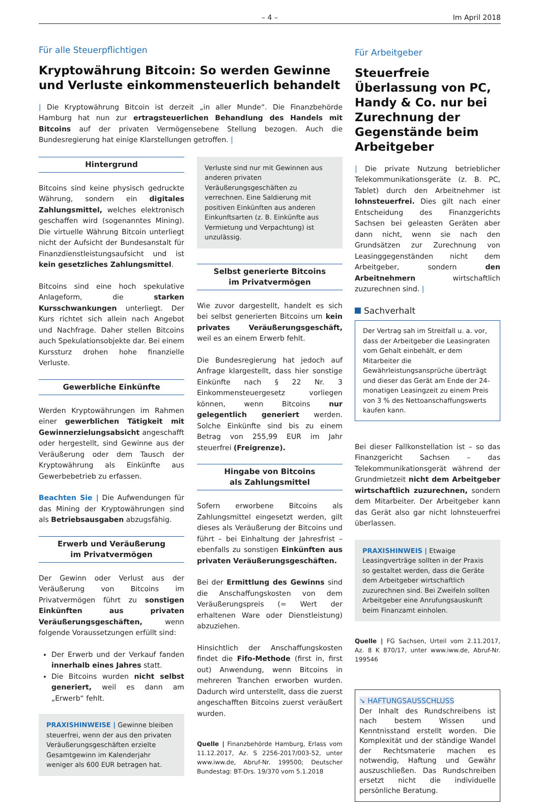– 4 – Im April 2018
Für alle Steuerpflichtigen
Kryptowährung Bitcoin: So werden Gewinne und Verluste einkommensteuerlich behandelt
| Die Kryptowährung Bitcoin ist derzeit „in aller Munde“. Die Finanzbehörde Hamburg hat nun zur ertragsteuerlichen Behandlung des Handels mit Bitcoins auf der privaten Vermögensebene Stellung bezogen. Auch die Bundesregierung hat einige Klarstellungen getroffen. |
Hintergrund
Bitcoins sind keine physisch gedruckte Währung, sondern ein digitales Zahlungsmittel, welches elektronisch geschaffen wird (sogenanntes Mining). Die virtuelle Währung Bitcoin unterliegt nicht der Aufsicht der Bundesanstalt für Finanzdienstleistungsaufsicht und ist kein gesetzliches Zahlungsmittel.
Bitcoins sind eine hoch spekulative Anlageform, die starken Kursschwankungen unterliegt. Der Kurs richtet sich allein nach Angebot und Nachfrage. Daher stellen Bitcoins auch Spekulationsobjekte dar. Bei einem Kurssturz drohen hohe finanzielle Verluste.
Gewerbliche Einkünfte
Werden Kryptowährungen im Rahmen einer gewerblichen Tätigkeit mit Gewinnerzielungsabsicht angeschafft oder hergestellt, sind Gewinne aus der Veräußerung oder dem Tausch der Kryptowährung als Einkünfte aus Gewerbebetrieb zu erfassen.
Beachten Sie | Die Aufwendungen für das Mining der Kryptowährungen sind als Betriebsausgaben abzugsfähig.
Erwerb und Veräußerung
im Privatvermögen
Der Gewinn oder Verlust aus der Veräußerung von Bitcoins im Privatvermögen führt zu sonstigen Einkünften aus privaten Veräußerungsgeschäften, wenn folgende Voraussetzungen erfüllt sind:
Der Erwerb und der Verkauf fanden innerhalb eines Jahres statt.
Die Bitcoins wurden nicht selbst generiert, weil es dann am „Erwerb“ fehlt.
PRAXISHINWEISE | Gewinne bleiben steuerfrei, wenn der aus den privaten Veräußerungsgeschäften erzielte Gesamtgewinn im Kalenderjahr weniger als 600 EUR betragen hat.
Verluste sind nur mit Gewinnen aus anderen privaten Veräußerungsgeschäften zu verrechnen. Eine Saldierung mit positiven Einkünften aus anderen Einkunftsarten (z. B. Einkünfte aus Vermietung und Verpachtung) ist unzulässig.
Selbst generierte Bitcoins
im Privatvermögen
Wie zuvor dargestellt, handelt es sich bei selbst generierten Bitcoins um kein privates Veräußerungsgeschäft, weil es an einem Erwerb fehlt.
Die Bundesregierung hat jedoch auf Anfrage klargestellt, dass hier sonstige Einkünfte nach § 22 Nr. 3 Einkommensteuergesetz vorliegen können, wenn Bitcoins nur gelegentlich generiert werden. Solche Einkünfte sind bis zu einem Betrag von 255,99 EUR im Jahr steuerfrei (Freigrenze).
Hingabe von Bitcoins
als Zahlungsmittel
Sofern erworbene Bitcoins als Zahlungsmittel eingesetzt werden, gilt dieses als Veräußerung der Bitcoins und führt – bei Einhaltung der Jahresfrist – ebenfalls zu sonstigen Einkünften aus privaten Veräußerungsgeschäften.
Bei der Ermittlung des Gewinns sind die Anschaffungskosten von dem Veräußerungspreis (= Wert der erhaltenen Ware oder Dienstleistung) abzuziehen.
Hinsichtlich der Anschaffungskosten findet die Fifo-Methode (first in, first out) Anwendung, wenn Bitcoins in mehreren Tranchen erworben wurden. Dadurch wird unterstellt, dass die zuerst angeschafften Bitcoins zuerst veräußert wurden.
Quelle | Finanzbehörde Hamburg, Erlass vom 11.12.2017, Az. S 2256-2017/003-52, unter www.iww.de, Abruf-Nr. 199500; Deutscher Bundestag: BT-Drs. 19/370 vom 5.1.2018
Für Arbeitgeber
Steuerfreie Überlassung von PC, Handy & Co. nur bei Zurechnung der Gegenstände beim Arbeitgeber
| Die private Nutzung betrieblicher Telekommunikationsgeräte (z. B. PC, Tablet) durch den Arbeitnehmer ist lohnsteuerfrei. Dies gilt nach einer Entscheidung des Finanzgerichts Sachsen bei geleasten Geräten aber dann nicht, wenn sie nach den Grundsätzen zur Zurechnung von Leasinggegenständen nicht dem Arbeitgeber, sondern den Arbeitnehmern wirtschaftlich zuzurechnen sind. |
Sachverhalt
Der Vertrag sah im Streitfall u. a. vor, dass der Arbeitgeber die Leasingraten vom Gehalt einbehält, er dem Mitarbeiter die Gewährleistungsansprüche überträgt und dieser das Gerät am Ende der 24-monatigen Leasingzeit zu einem Preis von 3 % des Nettoanschaffungswerts kaufen kann.
Bei dieser Fallkonstellation ist – so das Finanzgericht Sachsen – das Telekommunikationsgerät während der Grundmietzeit nicht dem Arbeitgeber wirtschaftlich zuzurechnen, sondern dem Mitarbeiter. Der Arbeitgeber kann das Gerät also gar nicht lohnsteuerfrei überlassen.
PRAXISHINWEIS | Etwaige Leasingverträge sollten in der Praxis so gestaltet werden, dass die Geräte dem Arbeitgeber wirtschaftlich zuzurechnen sind. Bei Zweifeln sollten Arbeitgeber eine Anrufungsauskunft beim Finanzamt einholen.
Quelle | FG Sachsen, Urteil vom 2.11.2017, Az. 8 K 870/17, unter www.iww.de, Abruf-Nr. 199546
➘ HAFTUNGSAUSSCHLUSS
Der Inhalt des Rundschreibens ist nach bestem Wissen und Kenntnisstand erstellt worden. Die Komplexität und der ständige Wandel der Rechtsmaterie machen es notwendig, Haftung und Gewähr auszuschließen. Das Rundschreiben ersetzt nicht die individuelle persönliche Beratung.